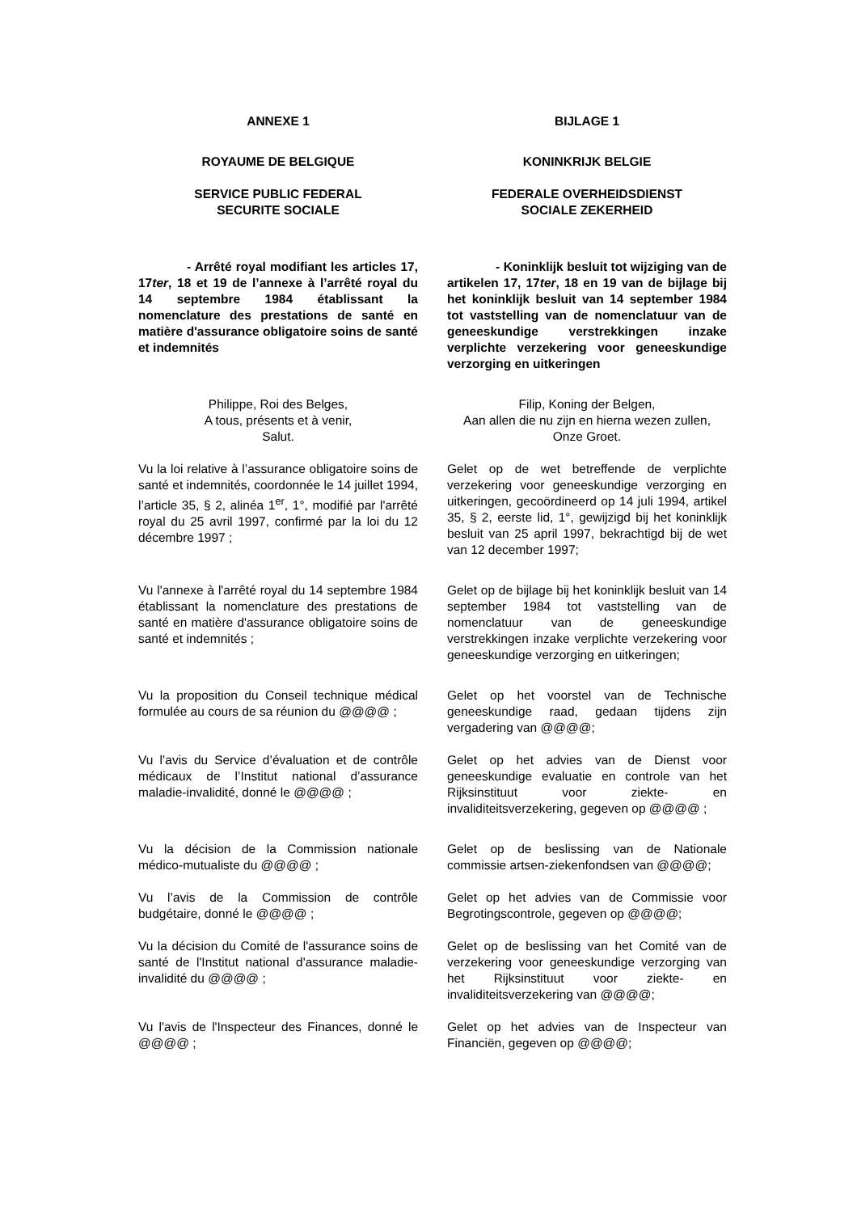| ANNEXE 1 | BIJLAGE 1 |
| ROYAUME DE BELGIQUE | KONINKRIJK BELGIE |
| SERVICE PUBLIC FEDERAL SECURITE SOCIALE | FEDERALE OVERHEIDSDIENST SOCIALE ZEKERHEID |
| - Arrêté royal modifiant les articles 17, 17 ter , 18 et 19 de l’annexe à l’arrêté royal du 14 septembre 1984 établissant la nomenclature des prestations de santé en matière d'assurance obligatoire soins de santé et indemnités | - Koninklijk besluit tot wijziging van de artikelen 17, 17 ter , 18 en 19 van de bijlage bij het koninklijk besluit van 14 september 1984 tot vaststelling van de nomenclatuur van de geneeskundige verstrekkingen inzake verplichte verzekering voor geneeskundige verzorging en uitkeringen |
| Philippe, Roi des Belges, A tous, présents et à venir, Salut. | Filip, Koning der Belgen, Aan allen die nu zijn en hierna wezen zullen, Onze Groet. |
| Vu la loi relative à l’assurance obligatoire soins de santé et indemnités, coordonnée le 14 juillet 1994, l’article 35, § 2, alinéa 1<sup>er</sup>, 1°, modifié par l'arrêté royal du 25 avril 1997, confirmé par la loi du 12 décembre 1997 ; | Gelet op de wet betreffende de verplichte verzekering voor geneeskundige verzorging en uitkeringen, gecoördineerd op 14 juli 1994, artikel 35, § 2, eerste lid, 1°, gewijzigd bij het koninklijk besluit van 25 april 1997, bekrachtigd bij de wet van 12 december 1997; |
| Vu l'annexe à l'arrêté royal du 14 septembre 1984 établissant la nomenclature des prestations de santé en matière d'assurance obligatoire soins de santé et indemnités ; | Gelet op de bijlage bij het koninklijk besluit van 14 september 1984 tot vaststelling van de nomenclatuur van de geneeskundige verstrekkingen inzake verplichte verzekering voor geneeskundige verzorging en uitkeringen; |
| Vu la proposition du Conseil technique médical formulée au cours de sa réunion du @@@@ ; | Gelet op het voorstel van de Technische geneeskundige raad, gedaan tijdens zijn vergadering van @@@@; |
| Vu l’avis du Service d’évaluation et de contrôle médicaux de l’Institut national d’assurance maladie-invalidité, donné le @@@@ ; | Gelet op het advies van de Dienst voor geneeskundige evaluatie en controle van het Rijksinstituut voor ziekte- en invaliditeitsverzekering, gegeven op @@@@ ; |
| Vu la décision de la Commission nationale médico-mutualiste du @@@@ ; | Gelet op de beslissing van de Nationale commissie artsen-ziekenfondsen van @@@@; |
| Vu l’avis de la Commission de contrôle budgétaire, donné le @@@@ ; | Gelet op het advies van de Commissie voor Begrotingscontrole, gegeven op @@@@; |
| Vu la décision du Comité de l'assurance soins de santé de l'Institut national d'assurance maladie-invalidité du @@@@ ; | Gelet op de beslissing van het Comité van de verzekering voor geneeskundige verzorging van het Rijksinstituut voor ziekte- en invaliditeitsverzekering van @@@@; |
| Vu l'avis de l'Inspecteur des Finances, donné le @@@@ ; | Gelet op het advies van de Inspecteur van Financiën, gegeven op @@@@; |